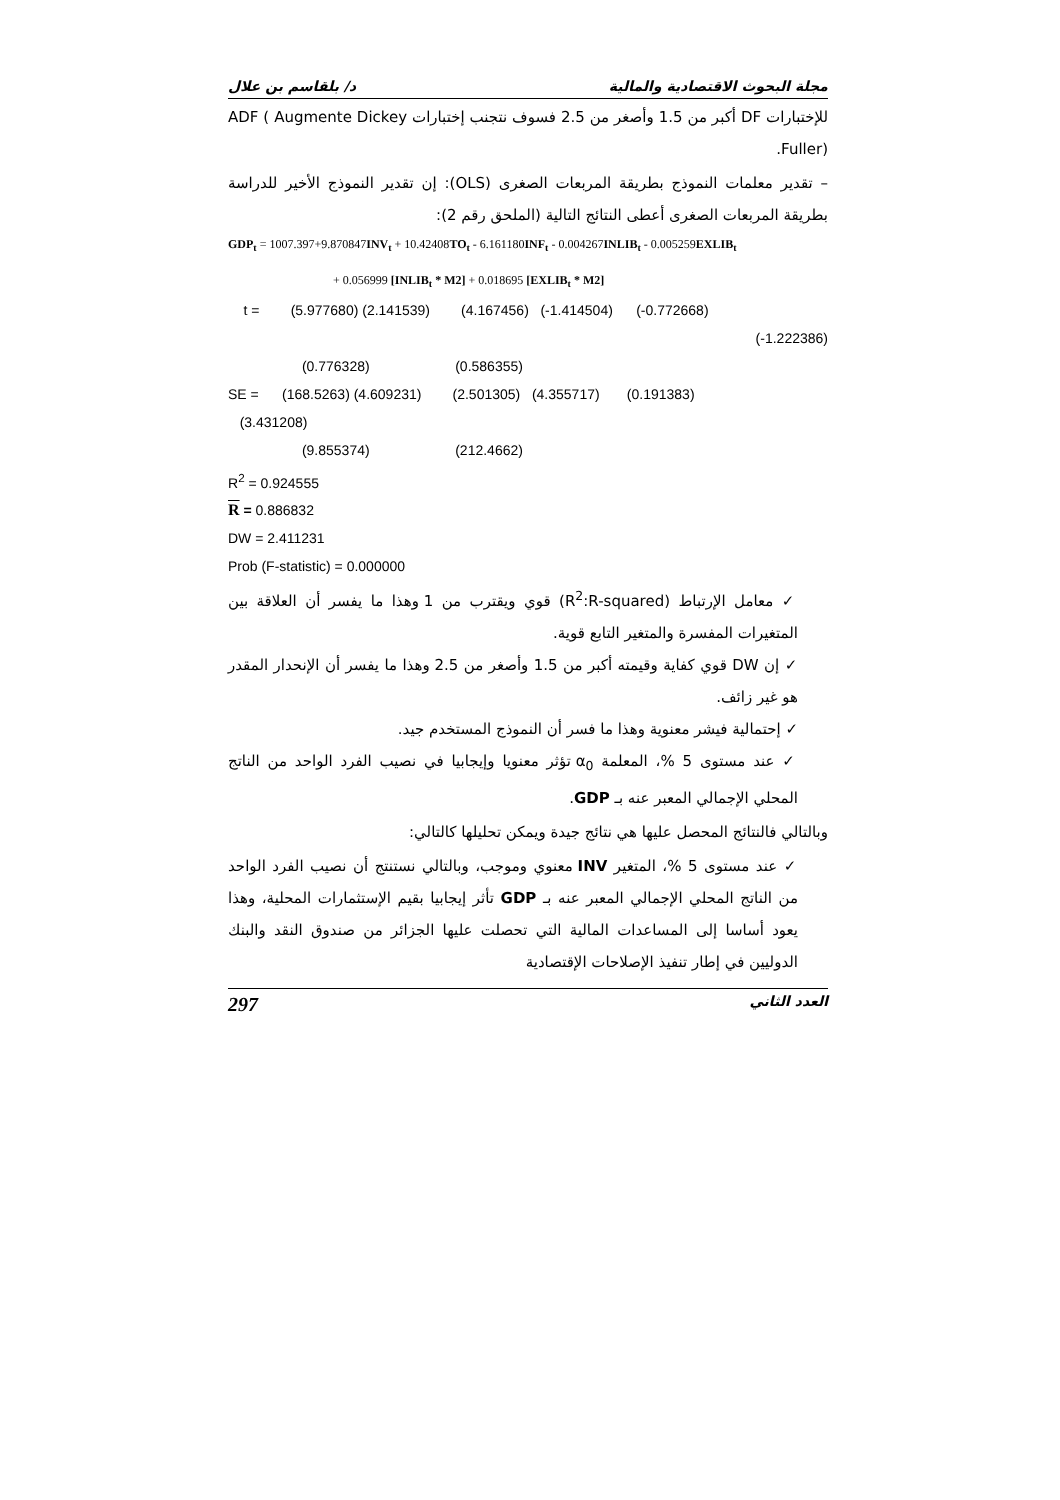مجلة البحوث الاقتصادية والمالية د/ بلقاسم بن علال
للإختبارات DF أكبر من 1.5 وأصغر من 2.5 فسوف نتجنب إختبارات ADF ( Augmente Dickey Fuller).
– تقدير معلمات النموذج بطريقة المربعات الصغرى (OLS): إن تقدير النموذج الأخير للدراسة بطريقة المربعات الصغرى أعطى النتائج التالية (الملحق رقم 2):
GDP<sub>t</sub> = 1007.397+9.870847INV<sub>t</sub> + 10.42408TO<sub>t</sub> - 6.161180INF<sub>t</sub> - 0.004267INLIB<sub>t</sub> - 0.005259EXLIB<sub>t</sub>
+ 0.056999 [INLIB<sub>t</sub> * M2] + 0.018695 [EXLIB<sub>t</sub> * M2]
t = (5.977680) (2.141539) (4.167456) (-1.414504) (-0.772668)
(-1.222386)
(0.776328) (0.586355)
SE = (168.5263) (4.609231) (2.501305) (4.355717) (0.191383)
(3.431208)
(9.855374) (212.4662)
R<sup>2</sup> = 0.924555
R = 0.886832
DW = 2.411231
Prob (F-statistic) = 0.000000
✓ معامل الإرتباط (R<sup>2</sup>:R-squared) قوي ويقترب من 1 وهذا ما يفسر أن العلاقة بين المتغيرات المفسرة والمتغير التابع قوية.
✓ إن DW قوي كفاية وقيمته أكبر من 1.5 وأصغر من 2.5 وهذا ما يفسر أن الإنحدار المقدر هو غير زائف.
✓ إحتمالية فيشر معنوية وهذا ما فسر أن النموذج المستخدم جيد.
✓ عند مستوى 5 %، المعلمة α<sub>0</sub> تؤثر معنويا وإيجابيا في نصيب الفرد الواحد من الناتج المحلي الإجمالي المعبر عنه بـ GDP.
وبالتالي فالنتائج المحصل عليها هي نتائج جيدة ويمكن تحليلها كالتالي:
✓ عند مستوى 5 %، المتغير INV معنوي وموجب، وبالتالي نستنتج أن نصيب الفرد الواحد من الناتج المحلي الإجمالي المعبر عنه بـ GDP تأثر إيجابيا بقيم الإستثمارات المحلية، وهذا يعود أساسا إلى المساعدات المالية التي تحصلت عليها الجزائر من صندوق النقد والبنك الدوليين في إطار تنفيذ الإصلاحات الإقتصادية
العدد الثاني 297